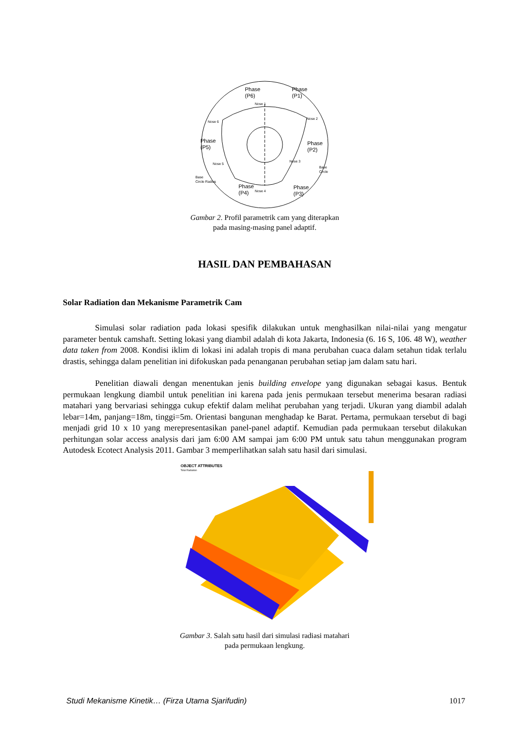Phase
(P6)
Phase
(P1)
Phase
(P5)
Phase
(P2)
Phase
(P4)
Phase
(P3)
Nose 1
Nose 2
Nose 3
Nose 4
Nose 5
Nose 6
Base
Circle
Base
Circle Radius
Gambar 2. Profil parametrik cam yang diterapkan
pada masing-masing panel adaptif.
HASIL DAN PEMBAHASAN
Solar Radiation dan Mekanisme Parametrik Cam
Simulasi solar radiation pada lokasi spesifik dilakukan untuk menghasilkan nilai-nilai yang mengatur parameter bentuk camshaft. Setting lokasi yang diambil adalah di kota Jakarta, Indonesia (6. 16 S, 106. 48 W), weather data taken from 2008. Kondisi iklim di lokasi ini adalah tropis di mana perubahan cuaca dalam setahun tidak terlalu drastis, sehingga dalam penelitian ini difokuskan pada penanganan perubahan setiap jam dalam satu hari.
Penelitian diawali dengan menentukan jenis building envelope yang digunakan sebagai kasus. Bentuk permukaan lengkung diambil untuk penelitian ini karena pada jenis permukaan tersebut menerima besaran radiasi matahari yang bervariasi sehingga cukup efektif dalam melihat perubahan yang terjadi. Ukuran yang diambil adalah lebar=14m, panjang=18m, tinggi=5m. Orientasi bangunan menghadap ke Barat. Pertama, permukaan tersebut di bagi menjadi grid 10 x 10 yang merepresentasikan panel-panel adaptif. Kemudian pada permukaan tersebut dilakukan perhitungan solar access analysis dari jam 6:00 AM sampai jam 6:00 PM untuk satu tahun menggunakan program Autodesk Ecotect Analysis 2011. Gambar 3 memperlihatkan salah satu hasil dari simulasi.
OBJECT ATTRIBUTES
Total Radiation
Gambar 3. Salah satu hasil dari simulasi radiasi matahari
pada permukaan lengkung.
Studi Mekanisme Kinetik… (Firza Utama Sjarifudin) 1017